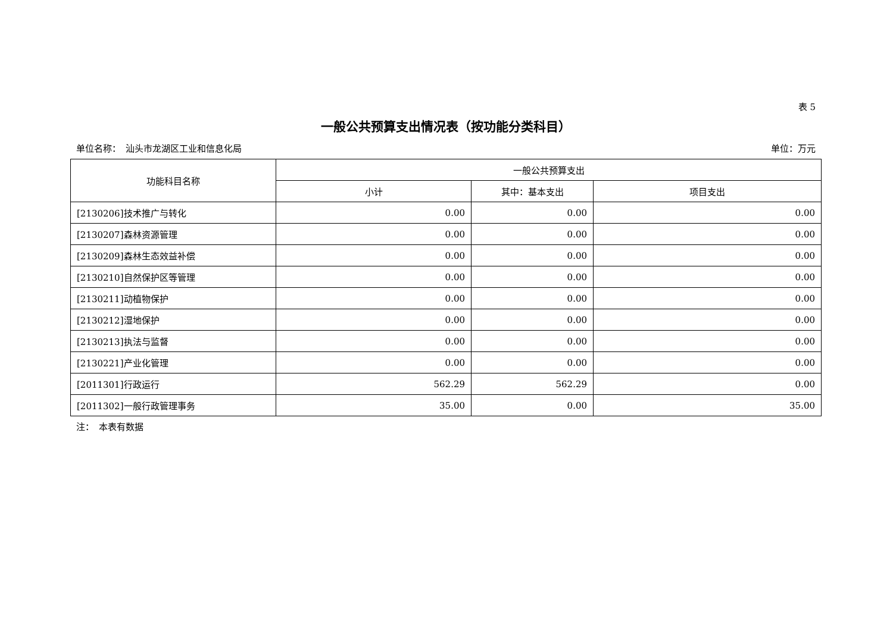表 5
一般公共预算支出情况表（按功能分类科目）
单位名称：　汕头市龙湖区工业和信息化局 单位：万元
| 功能科目名称 | 一般公共预算支出 | | |
| --- | --- | --- | --- |
| | 小计 | 其中：基本支出 | 项目支出 |
| [2130206]技术推广与转化 | 0.00 | 0.00 | 0.00 |
| [2130207]森林资源管理 | 0.00 | 0.00 | 0.00 |
| [2130209]森林生态效益补偿 | 0.00 | 0.00 | 0.00 |
| [2130210]自然保护区等管理 | 0.00 | 0.00 | 0.00 |
| [2130211]动植物保护 | 0.00 | 0.00 | 0.00 |
| [2130212]湿地保护 | 0.00 | 0.00 | 0.00 |
| [2130213]执法与监督 | 0.00 | 0.00 | 0.00 |
| [2130221]产业化管理 | 0.00 | 0.00 | 0.00 |
| [2011301]行政运行 | 562.29 | 562.29 | 0.00 |
| [2011302]一般行政管理事务 | 35.00 | 0.00 | 35.00 |
注：　本表有数据